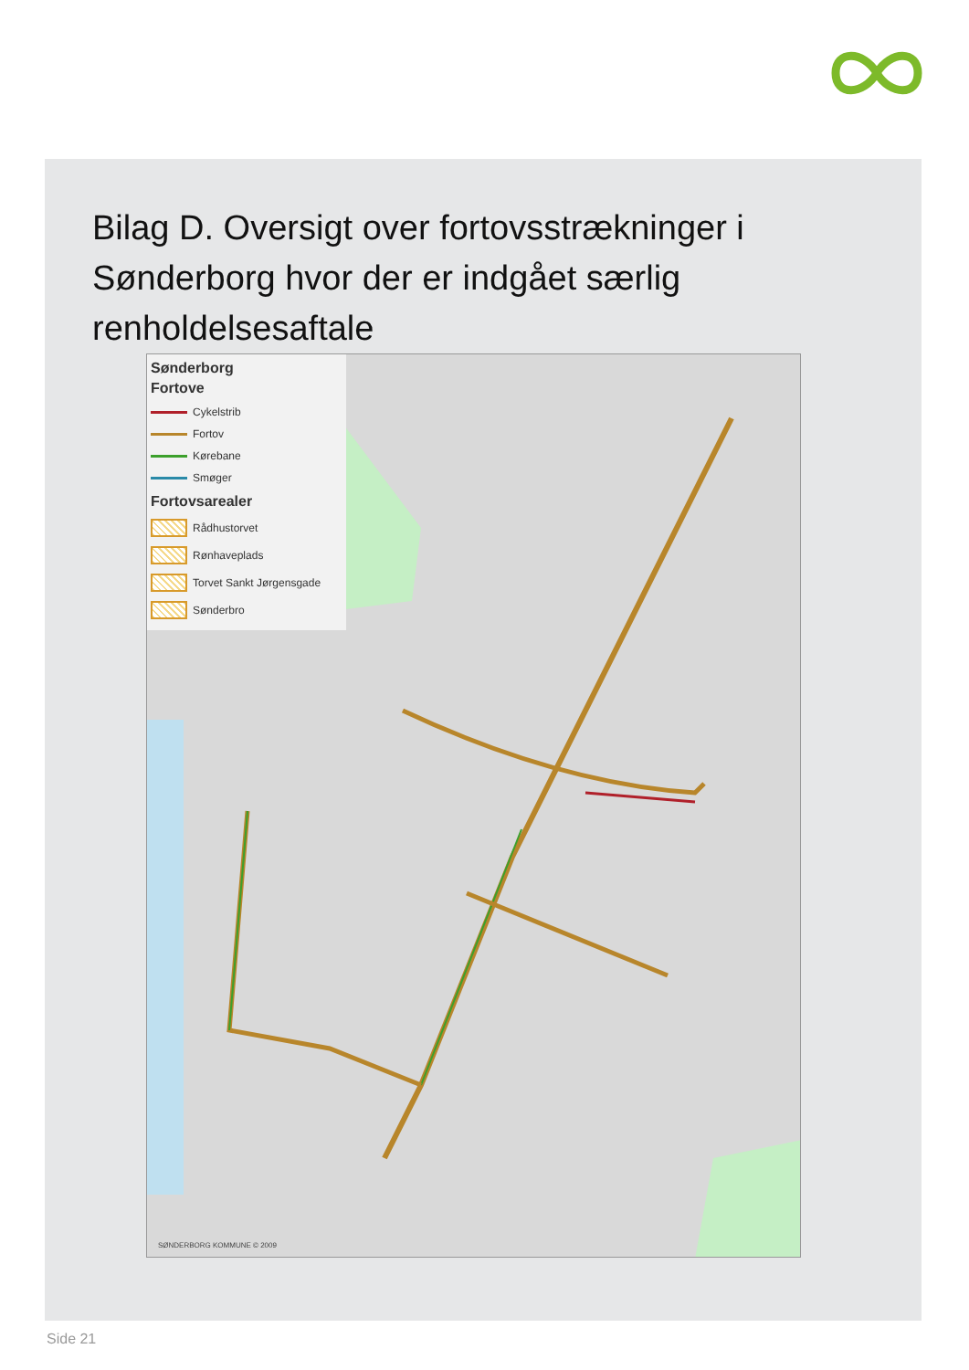Bilag D. Oversigt over fortovsstrækninger i Sønderborg hvor der er indgået særlig renholdelsesaftale
Sønderborg
Fortove
Cykelstrib
Fortov
Kørebane
Smøger
Fortovsarealer
Rådhustorvet
Rønhaveplads
Torvet Sankt Jørgensgade
Sønderbro
SØNDERBORG KOMMUNE © 2009
Side 21